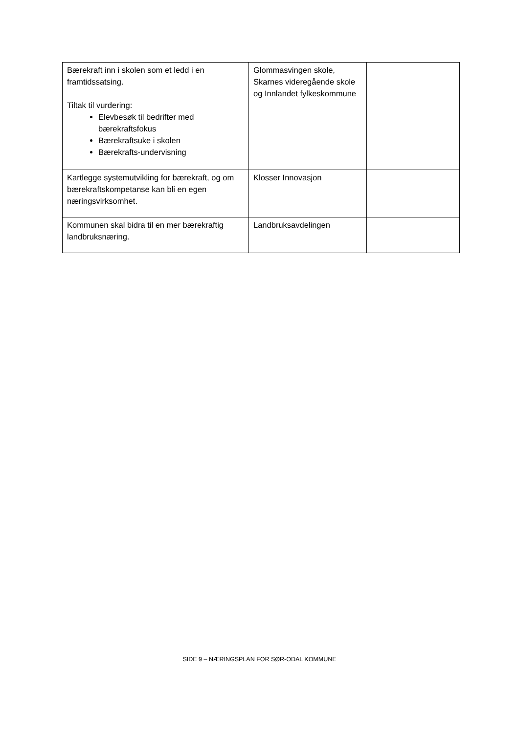| Bærekraft inn i skolen som et ledd i en framtidssatsing. Tiltak til vurdering: Elevbesøk til bedrifter med bærekraftsfokus Bærekraftsuke i skolen Bærekrafts-undervisning | Glommasvingen skole, Skarnes videregående skole og Innlandet fylkeskommune | |
| Kartlegge systemutvikling for bærekraft, og om bærekraftskompetanse kan bli en egen næringsvirksomhet. | Klosser Innovasjon | |
| Kommunen skal bidra til en mer bærekraftig landbruksnæring. | Landbruksavdelingen | |
SIDE 9 – NÆRINGSPLAN FOR SØR-ODAL KOMMUNE